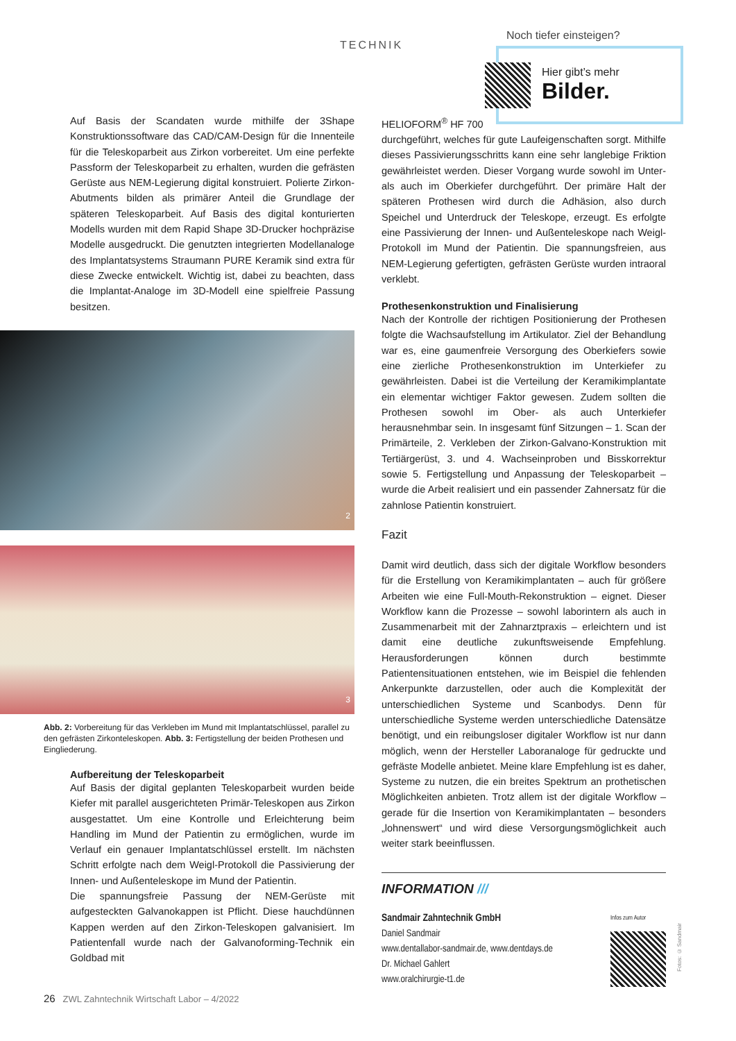TECHNIK
Noch tiefer einsteigen?
Hier gibt’s mehr
Bilder.
Auf Basis der Scandaten wurde mithilfe der 3Shape Konstruktionssoftware das CAD/CAM-Design für die Innenteile für die Teleskoparbeit aus Zirkon vorbereitet. Um eine perfekte Passform der Teleskoparbeit zu erhalten, wurden die gefrästen Gerüste aus NEM-Legierung digital konstruiert. Polierte Zirkon-Abutments bilden als primärer Anteil die Grundlage der späteren Teleskoparbeit. Auf Basis des digital konturierten Modells wurden mit dem Rapid Shape 3D-Drucker hochpräzise Modelle ausgedruckt. Die genutzten integrierten Modellanaloge des Implantatsystems Straumann PURE Keramik sind extra für diese Zwecke entwickelt. Wichtig ist, dabei zu beachten, dass die Implantat-Analoge im 3D-Modell eine spielfreie Passung besitzen.
2
3
Abb. 2: Vorbereitung für das Verkleben im Mund mit Implantatschlüssel, parallel zu den gefrästen Zirkonteleskopen. Abb. 3: Fertigstellung der beiden Prothesen und Eingliederung.
Aufbereitung der Teleskoparbeit
Auf Basis der digital geplanten Teleskoparbeit wurden beide Kiefer mit parallel ausgerichteten Primär-Teleskopen aus Zirkon ausgestattet. Um eine Kontrolle und Erleichterung beim Handling im Mund der Patientin zu ermöglichen, wurde im Verlauf ein genauer Implantatschlüssel erstellt. Im nächsten Schritt erfolgte nach dem Weigl-Protokoll die Passivierung der Innen- und Außenteleskope im Mund der Patientin.
Die spannungsfreie Passung der NEM-Gerüste mit aufgesteckten Galvanokappen ist Pflicht. Diese hauchdünnen Kappen werden auf den Zirkon-Teleskopen galvanisiert. Im Patientenfall wurde nach der Galvanoforming-Technik ein Goldbad mit
HELIOFORM<sup>®</sup> HF 700
durchgeführt, welches für gute Laufeigenschaften sorgt. Mithilfe dieses Passivierungsschritts kann eine sehr langlebige Friktion gewährleistet werden. Dieser Vorgang wurde sowohl im Unter- als auch im Oberkiefer durchgeführt. Der primäre Halt der späteren Prothesen wird durch die Adhäsion, also durch Speichel und Unterdruck der Teleskope, erzeugt. Es erfolgte eine Passivierung der Innen- und Außenteleskope nach Weigl-Protokoll im Mund der Patientin. Die spannungsfreien, aus NEM-Legierung gefertigten, gefrästen Gerüste wurden intraoral verklebt.
Prothesenkonstruktion und Finalisierung
Nach der Kontrolle der richtigen Positionierung der Prothesen folgte die Wachsaufstellung im Artikulator. Ziel der Behandlung war es, eine gaumenfreie Versorgung des Oberkiefers sowie eine zierliche Prothesenkonstruktion im Unterkiefer zu gewährleisten. Dabei ist die Verteilung der Keramikimplantate ein elementar wichtiger Faktor gewesen. Zudem sollten die Prothesen sowohl im Ober- als auch Unterkiefer herausnehmbar sein. In insgesamt fünf Sitzungen – 1. Scan der Primärteile, 2. Verkleben der Zirkon-Galvano-Konstruktion mit Tertiärgerüst, 3. und 4. Wachseinproben und Bisskorrektur sowie 5. Fertigstellung und Anpassung der Teleskoparbeit – wurde die Arbeit realisiert und ein passender Zahnersatz für die zahnlose Patientin konstruiert.
Fazit
Damit wird deutlich, dass sich der digitale Workflow besonders für die Erstellung von Keramikimplantaten – auch für größere Arbeiten wie eine Full-Mouth-Rekonstruktion – eignet. Dieser Workflow kann die Prozesse – sowohl laborintern als auch in Zusammenarbeit mit der Zahnarztpraxis – erleichtern und ist damit eine deutliche zukunftsweisende Empfehlung. Herausforderungen können durch bestimmte Patientensituationen entstehen, wie im Beispiel die fehlenden Ankerpunkte darzustellen, oder auch die Komplexität der unterschiedlichen Systeme und Scanbodys. Denn für unterschiedliche Systeme werden unterschiedliche Datensätze benötigt, und ein reibungsloser digitaler Workflow ist nur dann möglich, wenn der Hersteller Laboranaloge für gedruckte und gefräste Modelle anbietet. Meine klare Empfehlung ist es daher, Systeme zu nutzen, die ein breites Spektrum an prothetischen Möglichkeiten anbieten. Trotz allem ist der digitale Workflow – gerade für die Insertion von Keramikimplantaten – besonders „lohnenswert“ und wird diese Versorgungsmöglichkeit auch weiter stark beeinflussen.
INFORMATION ///
Sandmair Zahntechnik GmbH
Daniel Sandmair
www.dentallabor-sandmair.de, www.dentdays.de
Dr. Michael Gahlert
www.oralchirurgie-t1.de
Infos zum Autor
Fotos: © Sandmair
26 ZWL Zahntechnik Wirtschaft Labor – 4/2022